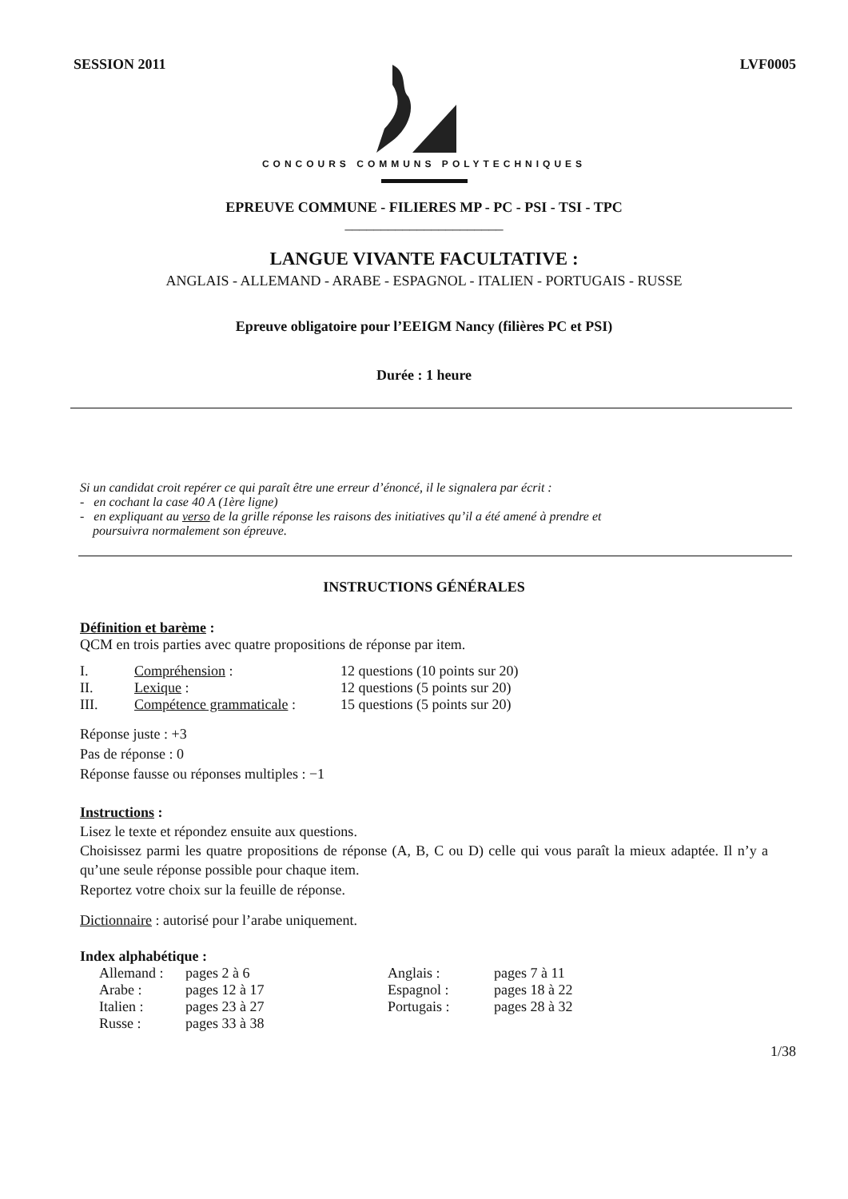SESSION 2011 LVF0005
CONCOURS COMMUNS POLYTECHNIQUES
EPREUVE COMMUNE - FILIERES MP - PC - PSI - TSI - TPC
______________________
LANGUE VIVANTE FACULTATIVE :
ANGLAIS - ALLEMAND - ARABE - ESPAGNOL - ITALIEN - PORTUGAIS - RUSSE
Epreuve obligatoire pour l’EEIGM Nancy (filières PC et PSI)
Durée : 1 heure
Si un candidat croit repérer ce qui paraît être une erreur d’énoncé, il le signalera par écrit :
- en cochant la case 40 A (1ère ligne)
- en expliquant au verso de la grille réponse les raisons des initiatives qu’il a été amené à prendre et
poursuivra normalement son épreuve.
INSTRUCTIONS GÉNÉRALES
Définition et barème :
QCM en trois parties avec quatre propositions de réponse par item.
| I. | Compréhension : | 12 questions (10 points sur 20) |
| II. | Lexique : | 12 questions (5 points sur 20) |
| III. | Compétence grammaticale : | 15 questions (5 points sur 20) |
Réponse juste : +3
Pas de réponse : 0
Réponse fausse ou réponses multiples : −1
Instructions :
Lisez le texte et répondez ensuite aux questions.
Choisissez parmi les quatre propositions de réponse (A, B, C ou D) celle qui vous paraît la mieux adaptée. Il n’y a qu’une seule réponse possible pour chaque item.
Reportez votre choix sur la feuille de réponse.
Dictionnaire : autorisé pour l’arabe uniquement.
Index alphabétique :
| Allemand : | pages 2 à 6 | Anglais : | pages 7 à 11 |
| Arabe : | pages 12 à 17 | Espagnol : | pages 18 à 22 |
| Italien : | pages 23 à 27 | Portugais : | pages 28 à 32 |
| Russe : | pages 33 à 38 | | |
1/38